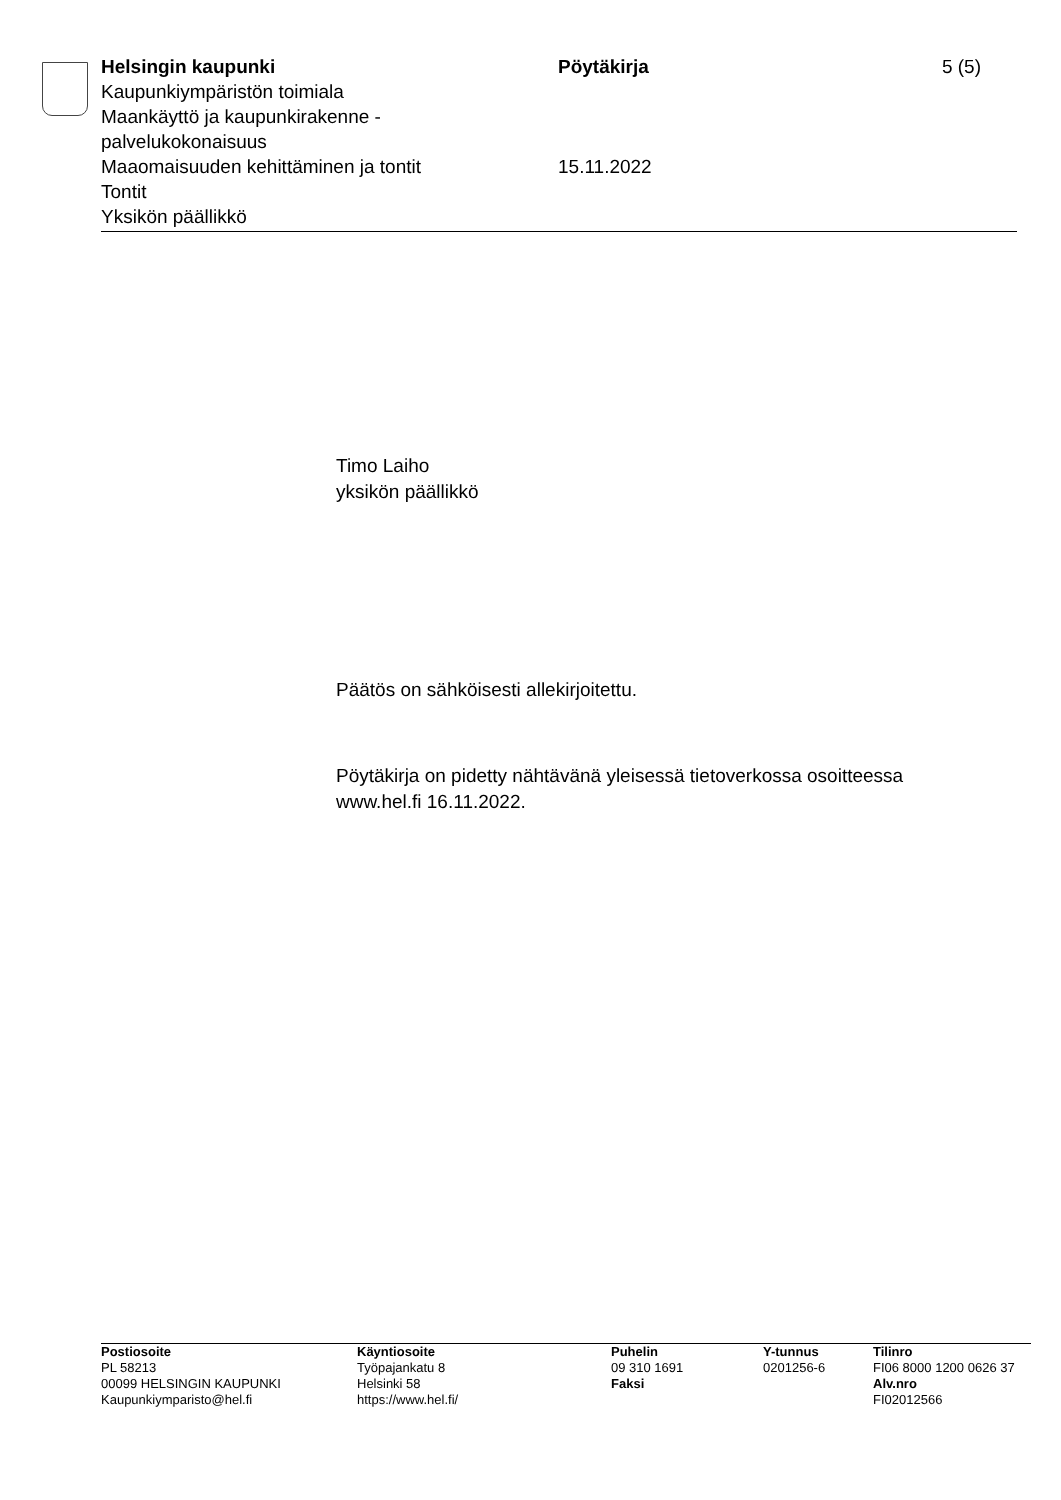Helsingin kaupunki
Kaupunkiympäristön toimiala
Maankäyttö ja kaupunkirakenne -
palvelukokonaisuus
Maaomaisuuden kehittäminen ja tontit
Tontit
Yksikön päällikkö
Pöytäkirja
15.11.2022
5 (5)
Timo Laiho
yksikön päällikkö
Päätös on sähköisesti allekirjoitettu.
Pöytäkirja on pidetty nähtävänä yleisessä tietoverkossa osoitteessa
www.hel.fi 16.11.2022.
Postiosoite
PL 58213
00099 HELSINGIN KAUPUNKI
Kaupunkiymparisto@hel.fi
Käyntiosoite
Työpajankatu 8
Helsinki 58
https://www.hel.fi/
Puhelin
09 310 1691
Faksi
Y-tunnus
0201256-6
Tilinro
FI06 8000 1200 0626 37
Alv.nro
FI02012566